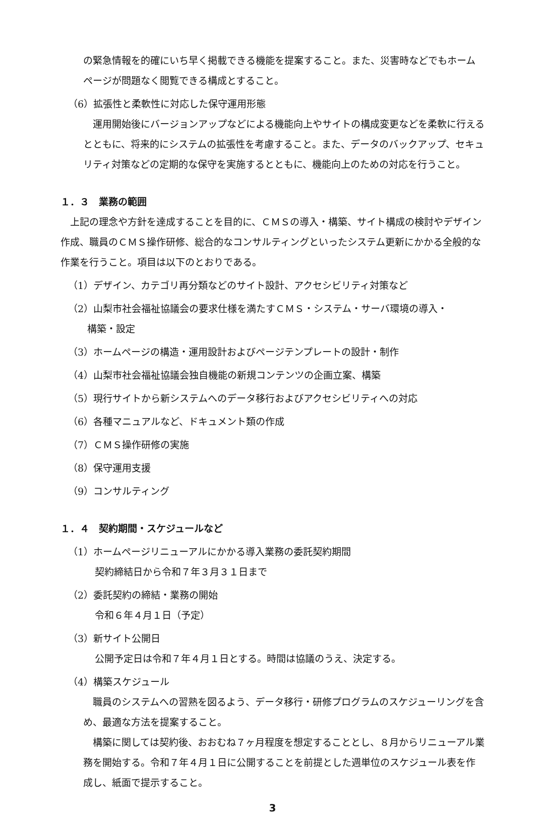の緊急情報を的確にいち早く掲載できる機能を提案すること。また、災害時などでもホームページが問題なく閲覧できる構成とすること。
（6）拡張性と柔軟性に対応した保守運用形態
　運用開始後にバージョンアップなどによる機能向上やサイトの構成変更などを柔軟に行えるとともに、将来的にシステムの拡張性を考慮すること。また、データのバックアップ、セキュリティ対策などの定期的な保守を実施するとともに、機能向上のための対応を行うこと。
１．３　業務の範囲
　上記の理念や方針を達成することを目的に、ＣＭＳの導入・構築、サイト構成の検討やデザイン作成、職員のＣＭＳ操作研修、総合的なコンサルティングといったシステム更新にかかる全般的な作業を行うこと。項目は以下のとおりである。
（1）デザイン、カテゴリ再分類などのサイト設計、アクセシビリティ対策など
（2）山梨市社会福祉協議会の要求仕様を満たすＣＭＳ・システム・サーバ環境の導入・
　　構築・設定
（3）ホームページの構造・運用設計およびページテンプレートの設計・制作
（4）山梨市社会福祉協議会独自機能の新規コンテンツの企画立案、構築
（5）現行サイトから新システムへのデータ移行およびアクセシビリティへの対応
（6）各種マニュアルなど、ドキュメント類の作成
（7）ＣＭＳ操作研修の実施
（8）保守運用支援
（9）コンサルティング
１．４　契約期間・スケジュールなど
（1）ホームページリニューアルにかかる導入業務の委託契約期間
契約締結日から令和７年３月３１日まで
（2）委託契約の締結・業務の開始
令和６年４月１日（予定）
（3）新サイト公開日
公開予定日は令和７年４月１日とする。時間は協議のうえ、決定する。
（4）構築スケジュール
　職員のシステムへの習熟を図るよう、データ移行・研修プログラムのスケジューリングを含め、最適な方法を提案すること。
　構築に関しては契約後、おおむね７ヶ月程度を想定することとし、８月からリニューアル業務を開始する。令和７年４月１日に公開することを前提とした週単位のスケジュール表を作成し、紙面で提示すること。
3